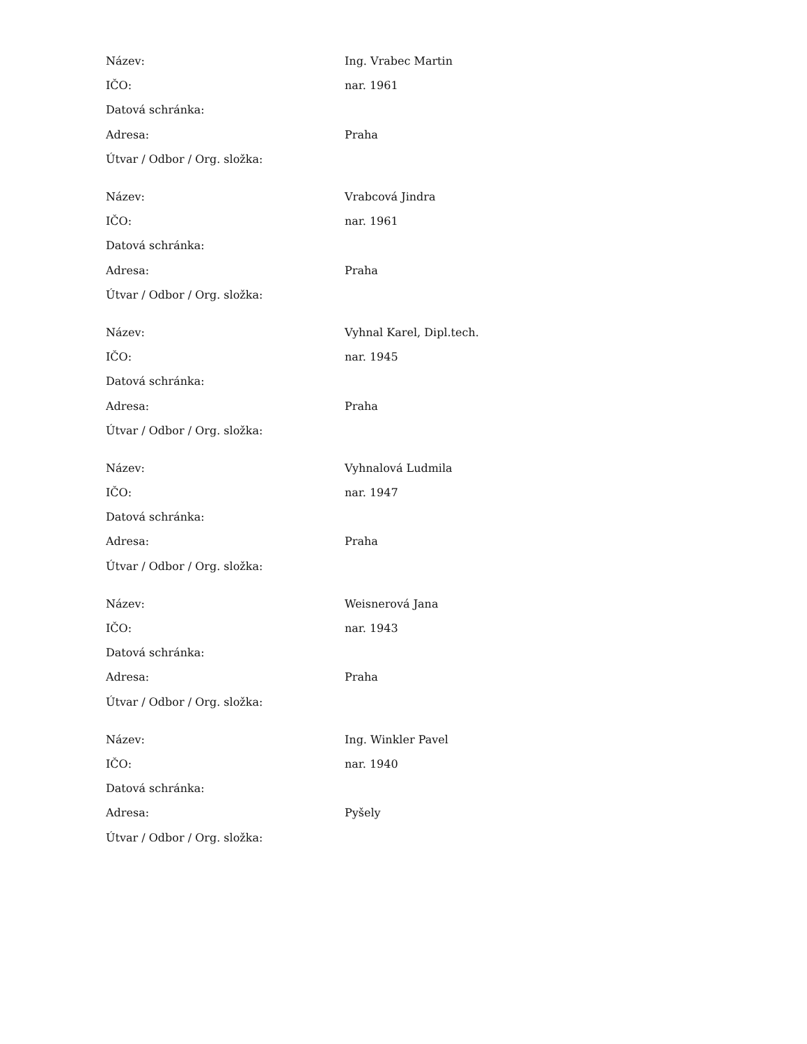| Název: | Ing. Vrabec Martin |
| IČO: | nar. 1961 |
| Datová schránka: | |
| Adresa: | Praha |
| Útvar / Odbor / Org. složka: | |
| Název: | Vrabcová Jindra |
| IČO: | nar. 1961 |
| Datová schránka: | |
| Adresa: | Praha |
| Útvar / Odbor / Org. složka: | |
| Název: | Vyhnal Karel, Dipl.tech. |
| IČO: | nar. 1945 |
| Datová schránka: | |
| Adresa: | Praha |
| Útvar / Odbor / Org. složka: | |
| Název: | Vyhnalová Ludmila |
| IČO: | nar. 1947 |
| Datová schránka: | |
| Adresa: | Praha |
| Útvar / Odbor / Org. složka: | |
| Název: | Weisnerová Jana |
| IČO: | nar. 1943 |
| Datová schránka: | |
| Adresa: | Praha |
| Útvar / Odbor / Org. složka: | |
| Název: | Ing. Winkler Pavel |
| IČO: | nar. 1940 |
| Datová schránka: | |
| Adresa: | Pyšely |
| Útvar / Odbor / Org. složka: | |